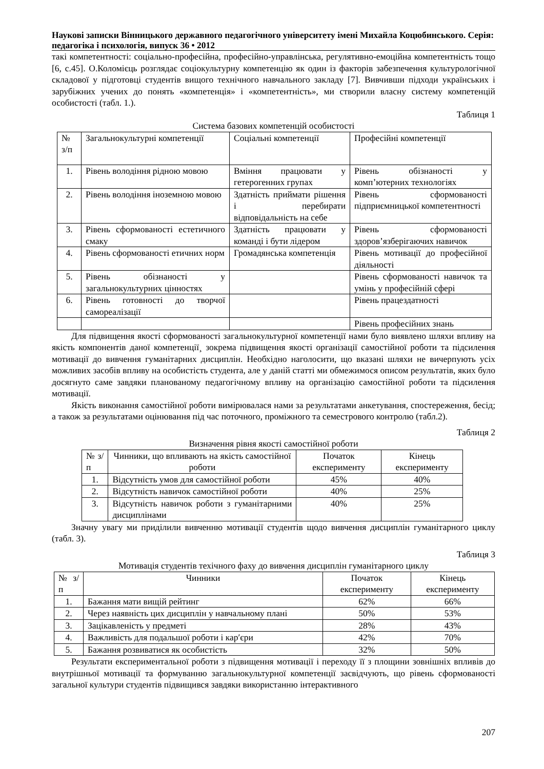Наукові записки Вінницького державного педагогічного університету імені Михайла Коцюбинського. Серія: педагогіка і психологія, випуск 36 • 2012
такі компетентності: соціально-професійна, професійно-управлінська, регулятивно-емоційна компетентність тощо [6, с.45]. О.Коломієць розглядає соціокультурну компетенцію як один із факторів забезпечення культурологічної складової у підготовці студентів вищого технічного навчального закладу [7]. Вивчивши підходи українських і зарубіжних учених до понять «компетенція» і «компетентність», ми створили власну систему компетенцій особистості (табл. 1.).
Таблиця 1
Система базових компетенцій особистості
| № з/п | Загальнокультурні компетенції | Соціальні компетенції | Професійні компетенції |
| 1. | Рівень володіння рідною мовою | Вміння працювати у гетерогенних групах | Рівень обізнаності у комп’ютерних технологіях |
| 2. | Рівень володіння іноземною мовою | Здатність приймати рішення і перебирати відповідальність на себе | Рівень сформованості підприємницької компетентності |
| 3. | Рівень сформованості естетичного смаку | Здатність працювати у команді і бути лідером | Рівень сформованості здоров’язберігаючих навичок |
| 4. | Рівень сформованості етичних норм | Громадянська компетенція | Рівень мотивації до професійної діяльності |
| 5. | Рівень обізнаності у загальнокультурних цінностях | | Рівень сформованості навичок та умінь у професійній сфері |
| 6. | Рівень готовності до творчої самореалізації | | Рівень працездатності |
| | | | Рівень професійних знань |
Для підвищення якості сформованості загальнокультурної компетенції нами було виявлено шляхи впливу на якість компонентів даної компетенції¸ зокрема підвищення якості організації самостійної роботи та підсилення мотивації до вивчення гуманітарних дисциплін. Необхідно наголосити, що вказані шляхи не вичерпують усіх можливих засобів впливу на особистість студента, але у даній статті ми обмежимося описом результатів, яких було досягнуто саме завдяки плановано­му педагогічному впливу на організацію самостійної роботи та підсилення мотивації.
Якість виконання самостійної роботи вимірювалася нами за результатами анкетування, спостереження, бесід; а також за результатами оцінювання під час поточного, проміжного та семестрового контролю (табл.2).
Таблиця 2
Визначення рівня якості самостійної роботи
| № з/п | Чинники, що впливають на якість самостійної роботи | Початок експерименту | Кінець експерименту |
| 1. | Відсутність умов для самостійної роботи | 45% | 40% |
| 2. | Відсутність навичок самостійної роботи | 40% | 25% |
| 3. | Відсутність навичок роботи з гуманітарними дисциплінами | 40% | 25% |
Значну увагу ми приділили вивченню мотивації студентів щодо вивчення дисциплін гуманітарного циклу (табл. 3).
Таблиця 3
Мотивація студентів техічного фаху до вивчення дисциплін гуманітарного циклу
| № з/п | Чинники | Початок експерименту | Кінець експерименту |
| 1. | Бажання мати вищій рейтинг | 62% | 66% |
| 2. | Через наявність цих дисциплін у навчальному плані | 50% | 53% |
| 3. | Зацікавленість у предметі | 28% | 43% |
| 4. | Важливість для подальшої роботи і кар′єри | 42% | 70% |
| 5. | Бажання розвиватися як особистість | 32% | 50% |
Результати експериментальної роботи з підвищення мотивації і переходу її з площини зовнішніх впливів до внутрішньої мотивації та формуванню загальнокультурної компетенції засвідчують, що рівень сформованості загальної культури студентів підвищився завдяки використанню інтерактивного
207